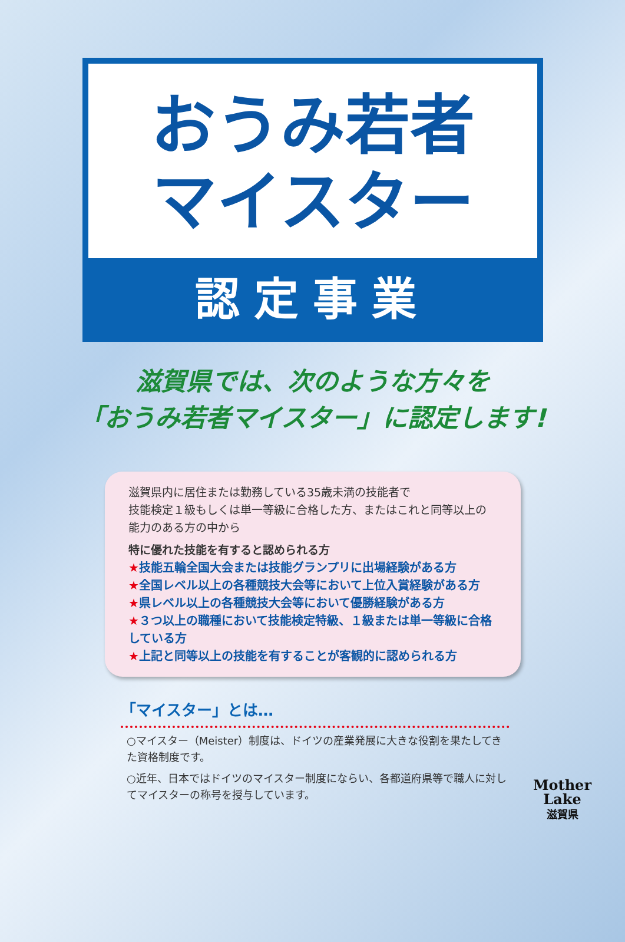おうみ若者
マイスター
認定事業
滋賀県では、次のような方々を
「おうみ若者マイスター」に認定します!
滋賀県内に居住または勤務している35歳未満の技能者で
技能検定１級もしくは単一等級に合格した方、またはこれと同等以上の能力のある方の中から
特に優れた技能を有すると認められる方
★技能五輪全国大会または技能グランプリに出場経験がある方
★全国レベル以上の各種競技大会等において上位入賞経験がある方
★県レベル以上の各種競技大会等において優勝経験がある方
★３つ以上の職種において技能検定特級、１級または単一等級に合格している方
★上記と同等以上の技能を有することが客観的に認められる方
「マイスター」とは…
○マイスター（Meister）制度は、ドイツの産業発展に大きな役割を果たしてきた資格制度です。
○近年、日本ではドイツのマイスター制度にならい、各都道府県等で職人に対してマイスターの称号を授与しています。
Mother
Lake
滋賀県